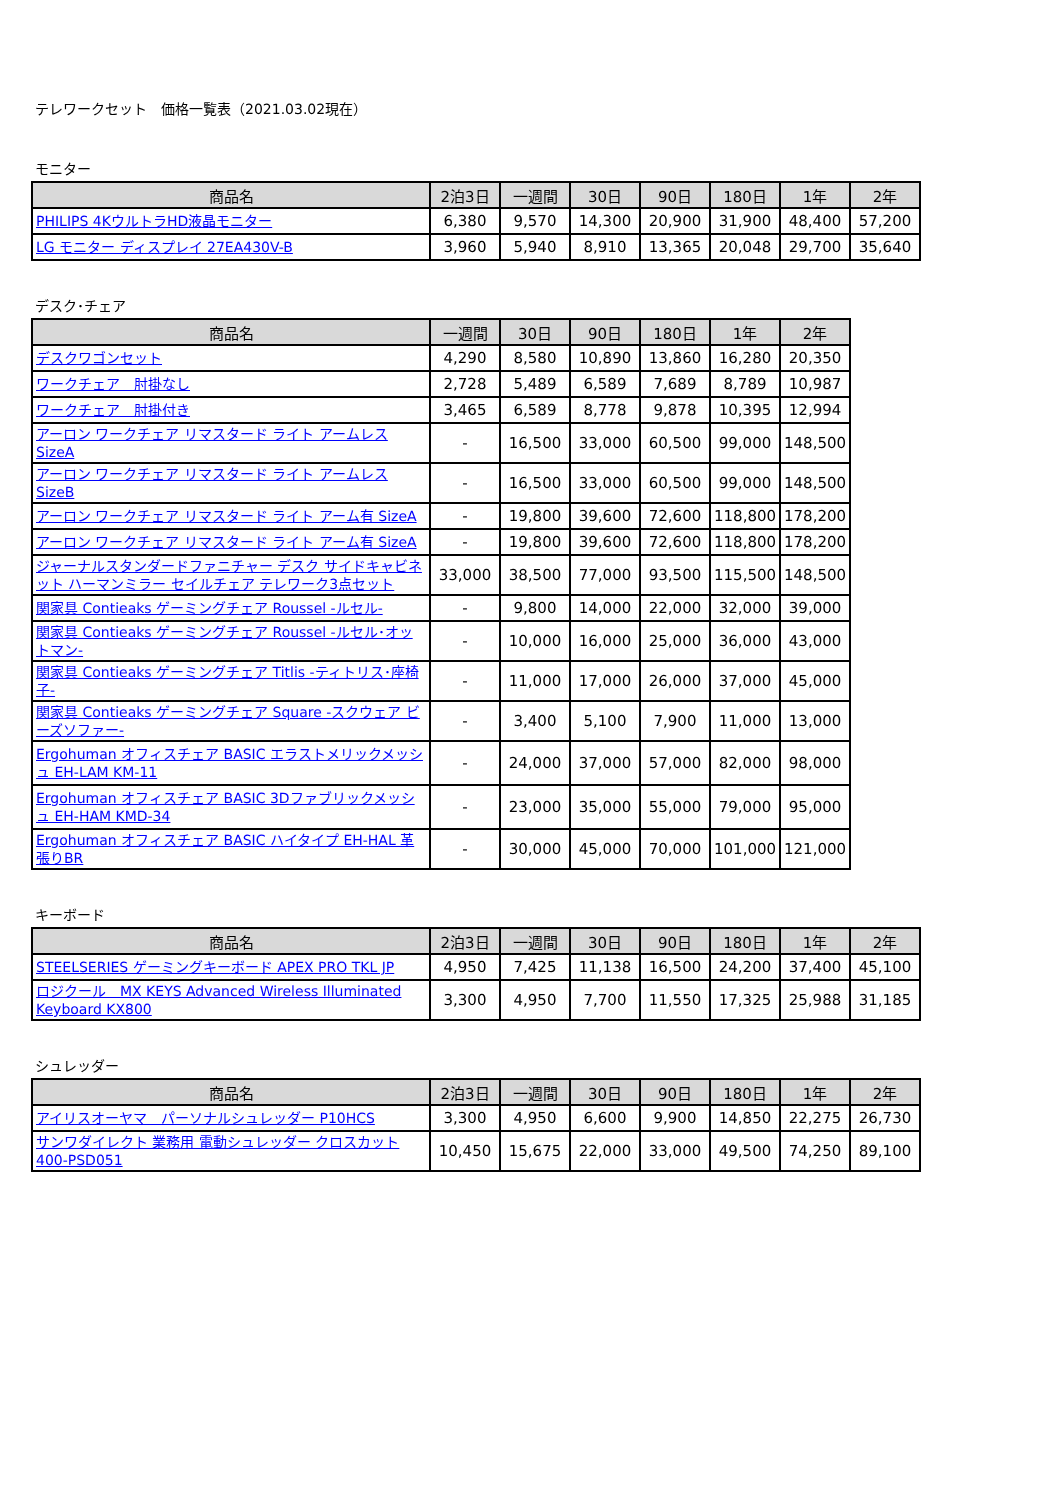テレワークセット　価格一覧表（2021.03.02現在）
モニター
| 商品名 | 2泊3日 | 一週間 | 30日 | 90日 | 180日 | 1年 | 2年 |
| --- | --- | --- | --- | --- | --- | --- | --- |
| PHILIPS 4KウルトラHD液晶モニター | 6,380 | 9,570 | 14,300 | 20,900 | 31,900 | 48,400 | 57,200 |
| LG モニター ディスプレイ 27EA430V-B | 3,960 | 5,940 | 8,910 | 13,365 | 20,048 | 29,700 | 35,640 |
デスク･チェア
| 商品名 | 一週間 | 30日 | 90日 | 180日 | 1年 | 2年 |
| --- | --- | --- | --- | --- | --- | --- |
| デスクワゴンセット | 4,290 | 8,580 | 10,890 | 13,860 | 16,280 | 20,350 |
| ワークチェア 肘掛なし | 2,728 | 5,489 | 6,589 | 7,689 | 8,789 | 10,987 |
| ワークチェア 肘掛付き | 3,465 | 6,589 | 8,778 | 9,878 | 10,395 | 12,994 |
| アーロン ワークチェア リマスタード ライト アームレス SizeA | - | 16,500 | 33,000 | 60,500 | 99,000 | 148,500 |
| アーロン ワークチェア リマスタード ライト アームレス SizeB | - | 16,500 | 33,000 | 60,500 | 99,000 | 148,500 |
| アーロン ワークチェア リマスタード ライト アーム有 SizeA | - | 19,800 | 39,600 | 72,600 | 118,800 | 178,200 |
| アーロン ワークチェア リマスタード ライト アーム有 SizeA | - | 19,800 | 39,600 | 72,600 | 118,800 | 178,200 |
| ジャーナルスタンダードファニチャー デスク サイドキャビネット ハーマンミラー セイルチェア テレワーク3点セット | 33,000 | 38,500 | 77,000 | 93,500 | 115,500 | 148,500 |
| 関家具 Contieaks ゲーミングチェア Roussel -ルセル- | - | 9,800 | 14,000 | 22,000 | 32,000 | 39,000 |
| 関家具 Contieaks ゲーミングチェア Roussel -ルセル･オットマン- | - | 10,000 | 16,000 | 25,000 | 36,000 | 43,000 |
| 関家具 Contieaks ゲーミングチェア Titlis -ティトリス･座椅子- | - | 11,000 | 17,000 | 26,000 | 37,000 | 45,000 |
| 関家具 Contieaks ゲーミングチェア Square -スクウェア ビーズソファー- | - | 3,400 | 5,100 | 7,900 | 11,000 | 13,000 |
| Ergohuman オフィスチェア BASIC エラストメリックメッシュ EH-LAM KM-11 | - | 24,000 | 37,000 | 57,000 | 82,000 | 98,000 |
| Ergohuman オフィスチェア BASIC 3Dファブリックメッシュ EH-HAM KMD-34 | - | 23,000 | 35,000 | 55,000 | 79,000 | 95,000 |
| Ergohuman オフィスチェア BASIC ハイタイプ EH-HAL 革張りBR | - | 30,000 | 45,000 | 70,000 | 101,000 | 121,000 |
キーボード
| 商品名 | 2泊3日 | 一週間 | 30日 | 90日 | 180日 | 1年 | 2年 |
| --- | --- | --- | --- | --- | --- | --- | --- |
| STEELSERIES ゲーミングキーボード APEX PRO TKL JP | 4,950 | 7,425 | 11,138 | 16,500 | 24,200 | 37,400 | 45,100 |
| ロジクール MX KEYS Advanced Wireless Illuminated Keyboard KX800 | 3,300 | 4,950 | 7,700 | 11,550 | 17,325 | 25,988 | 31,185 |
シュレッダー
| 商品名 | 2泊3日 | 一週間 | 30日 | 90日 | 180日 | 1年 | 2年 |
| --- | --- | --- | --- | --- | --- | --- | --- |
| アイリスオーヤマ パーソナルシュレッダー P10HCS | 3,300 | 4,950 | 6,600 | 9,900 | 14,850 | 22,275 | 26,730 |
| サンワダイレクト 業務用 電動シュレッダー クロスカット 400-PSD051 | 10,450 | 15,675 | 22,000 | 33,000 | 49,500 | 74,250 | 89,100 |